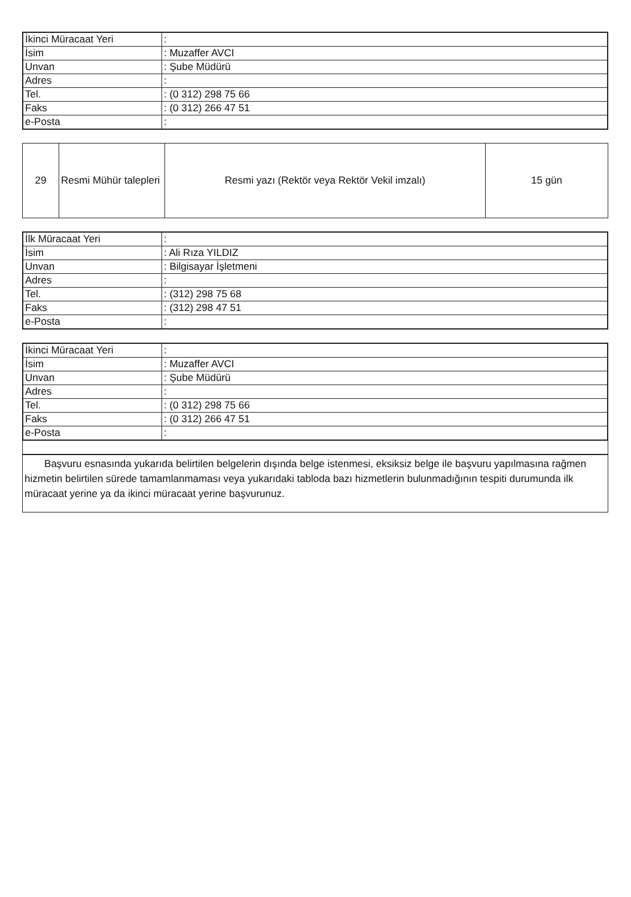| İkinci Müracaat Yeri | : |
| İsim | : Muzaffer AVCI |
| Unvan | : Şube Müdürü |
| Adres | : |
| Tel. | : (0 312) 298 75 66 |
| Faks | : (0 312) 266 47 51 |
| e-Posta | : |
| 29 | Resmi Mühür talepleri | Resmi yazı (Rektör veya Rektör Vekil imzalı) | 15 gün |
| İlk Müracaat Yeri | : |
| İsim | : Ali Rıza YILDIZ |
| Unvan | : Bilgisayar İşletmeni |
| Adres | : |
| Tel. | : (312) 298 75 68 |
| Faks | : (312) 298 47 51 |
| e-Posta | : |
| İkinci Müracaat Yeri | : |
| İsim | : Muzaffer AVCI |
| Unvan | : Şube Müdürü |
| Adres | : |
| Tel. | : (0 312) 298 75 66 |
| Faks | : (0 312) 266 47 51 |
| e-Posta | : |
Başvuru esnasında yukarıda belirtilen belgelerin dışında belge istenmesi, eksiksiz belge ile başvuru yapılmasına rağmen hizmetin belirtilen sürede tamamlanmaması veya yukarıdaki tabloda bazı hizmetlerin bulunmadığının tespiti durumunda ilk müracaat yerine ya da ikinci müracaat yerine başvurunuz.